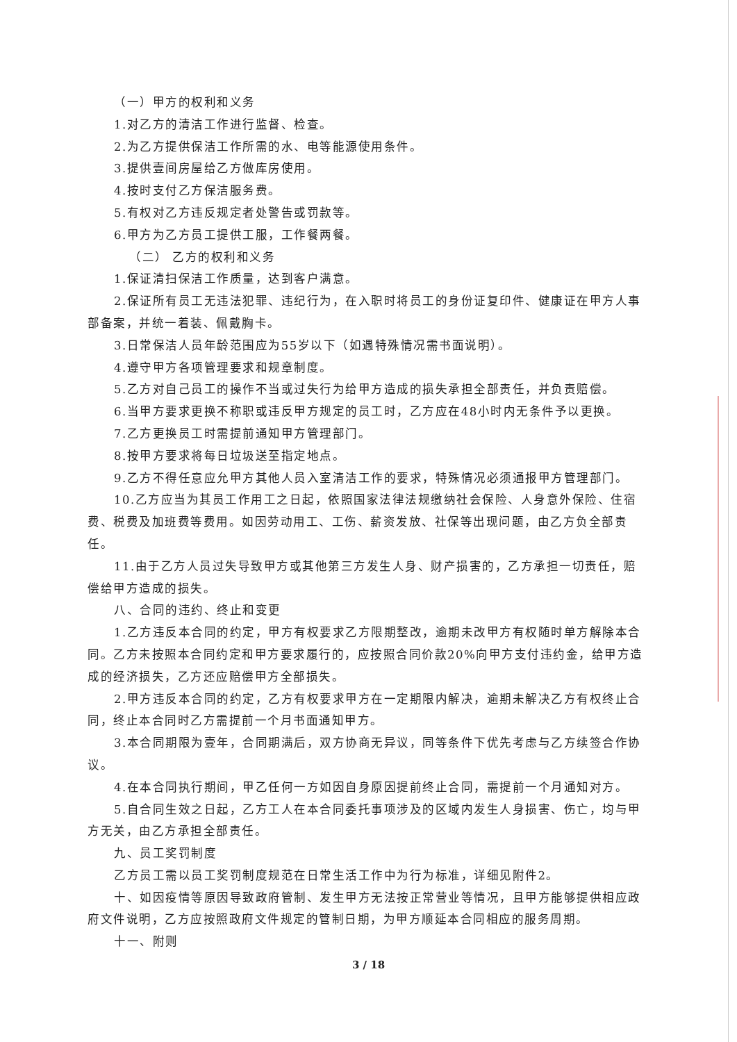（一）甲方的权利和义务
1.对乙方的清洁工作进行监督、检查。
2.为乙方提供保洁工作所需的水、电等能源使用条件。
3.提供壹间房屋给乙方做库房使用。
4.按时支付乙方保洁服务费。
5.有权对乙方违反规定者处警告或罚款等。
6.甲方为乙方员工提供工服，工作餐两餐。
（二） 乙方的权利和义务
1.保证清扫保洁工作质量，达到客户满意。
2.保证所有员工无违法犯罪、违纪行为，在入职时将员工的身份证复印件、健康证在甲方人事部备案，并统一着装、佩戴胸卡。
3.日常保洁人员年龄范围应为55岁以下（如遇特殊情况需书面说明）。
4.遵守甲方各项管理要求和规章制度。
5.乙方对自己员工的操作不当或过失行为给甲方造成的损失承担全部责任，并负责赔偿。
6.当甲方要求更换不称职或违反甲方规定的员工时，乙方应在48小时内无条件予以更换。
7.乙方更换员工时需提前通知甲方管理部门。
8.按甲方要求将每日垃圾送至指定地点。
9.乙方不得任意应允甲方其他人员入室清洁工作的要求，特殊情况必须通报甲方管理部门。
10.乙方应当为其员工作用工之日起，依照国家法律法规缴纳社会保险、人身意外保险、住宿费、税费及加班费等费用。如因劳动用工、工伤、薪资发放、社保等出现问题，由乙方负全部责任。
11.由于乙方人员过失导致甲方或其他第三方发生人身、财产损害的，乙方承担一切责任，赔偿给甲方造成的损失。
八、合同的违约、终止和变更
1.乙方违反本合同的约定，甲方有权要求乙方限期整改，逾期未改甲方有权随时单方解除本合同。乙方未按照本合同约定和甲方要求履行的，应按照合同价款20%向甲方支付违约金，给甲方造成的经济损失，乙方还应赔偿甲方全部损失。
2.甲方违反本合同的约定，乙方有权要求甲方在一定期限内解决，逾期未解决乙方有权终止合同，终止本合同时乙方需提前一个月书面通知甲方。
3.本合同期限为壹年，合同期满后，双方协商无异议，同等条件下优先考虑与乙方续签合作协议。
4.在本合同执行期间，甲乙任何一方如因自身原因提前终止合同，需提前一个月通知对方。
5.自合同生效之日起，乙方工人在本合同委托事项涉及的区域内发生人身损害、伤亡，均与甲方无关，由乙方承担全部责任。
九、员工奖罚制度
乙方员工需以员工奖罚制度规范在日常生活工作中为行为标准，详细见附件2。
十、如因疫情等原因导致政府管制、发生甲方无法按正常营业等情况，且甲方能够提供相应政府文件说明，乙方应按照政府文件规定的管制日期，为甲方顺延本合同相应的服务周期。
十一、附则
3 / 18